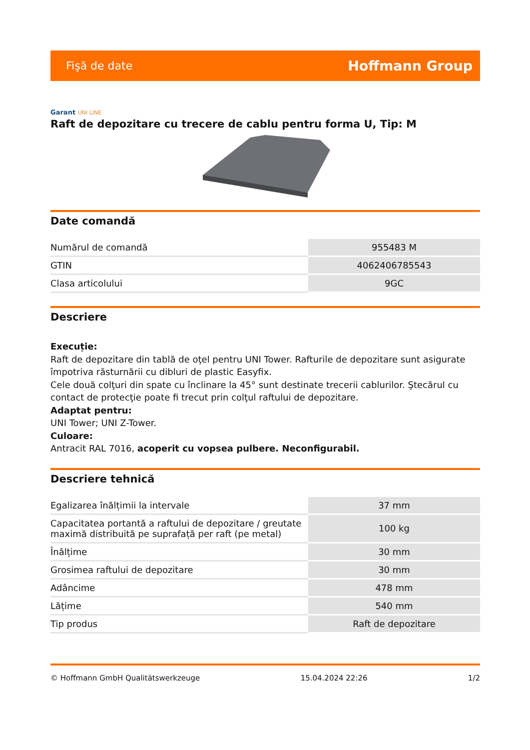Fişă de date
Hoffmann Group
Garant UNI LINE
Raft de depozitare cu trecere de cablu pentru forma U, Tip: M
Date comandă
| Numărul de comandă | 955483 M |
| GTIN | 4062406785543 |
| Clasa articolului | 9GC |
Descriere
Execuție:
Raft de depozitare din tablă de oţel pentru UNI Tower. Rafturile de depozitare sunt asigurate împotriva răsturnării cu dibluri de plastic Easyfix.
Cele două colţuri din spate cu înclinare la 45° sunt destinate trecerii cablurilor. Ştecărul cu contact de protecţie poate fi trecut prin colţul raftului de depozitare.
Adaptat pentru:
UNI Tower; UNI Z-Tower.
Culoare:
Antracit RAL 7016, acoperit cu vopsea pulbere. Neconfigurabil.
Descriere tehnică
| Egalizarea înălțimii la intervale | 37 mm |
| Capacitatea portantă a raftului de depozitare / greutate maximă distribuită pe suprafață per raft (pe metal) | 100 kg |
| Înălțime | 30 mm |
| Grosimea raftului de depozitare | 30 mm |
| Adâncime | 478 mm |
| Lățime | 540 mm |
| Tip produs | Raft de depozitare |
© Hoffmann GmbH Qualitätswerkzeuge 15.04.2024 22:26 1/2